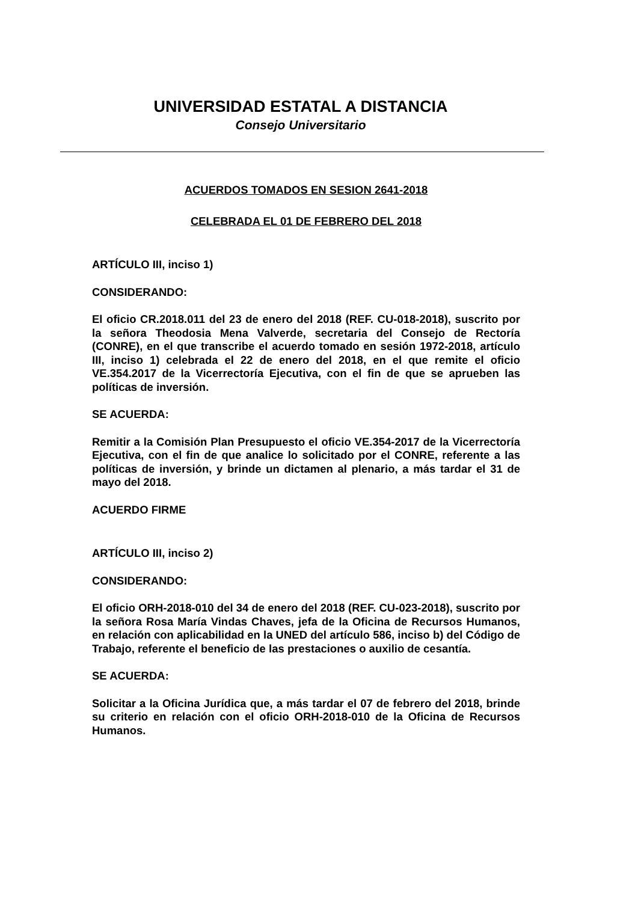UNIVERSIDAD ESTATAL A DISTANCIA
Consejo Universitario
ACUERDOS TOMADOS EN SESION 2641-2018
CELEBRADA EL 01 DE FEBRERO DEL 2018
ARTÍCULO III, inciso 1)
CONSIDERANDO:
El oficio CR.2018.011 del 23 de enero del 2018 (REF. CU-018-2018), suscrito por la señora Theodosia Mena Valverde, secretaria del Consejo de Rectoría (CONRE), en el que transcribe el acuerdo tomado en sesión 1972-2018, artículo III, inciso 1) celebrada el 22 de enero del 2018, en el que remite el oficio VE.354.2017 de la Vicerrectoría Ejecutiva, con el fin de que se aprueben las políticas de inversión.
SE ACUERDA:
Remitir a la Comisión Plan Presupuesto el oficio VE.354-2017 de la Vicerrectoría Ejecutiva, con el fin de que analice lo solicitado por el CONRE, referente a las políticas de inversión, y brinde un dictamen al plenario, a más tardar el 31 de mayo del 2018.
ACUERDO FIRME
ARTÍCULO III, inciso 2)
CONSIDERANDO:
El oficio ORH-2018-010 del 34 de enero del 2018 (REF. CU-023-2018), suscrito por la señora Rosa María Vindas Chaves, jefa de la Oficina de Recursos Humanos, en relación con aplicabilidad en la UNED del artículo 586, inciso b) del Código de Trabajo, referente el beneficio de las prestaciones o auxilio de cesantía.
SE ACUERDA:
Solicitar a la Oficina Jurídica que, a más tardar el 07 de febrero del 2018, brinde su criterio en relación con el oficio ORH-2018-010 de la Oficina de Recursos Humanos.